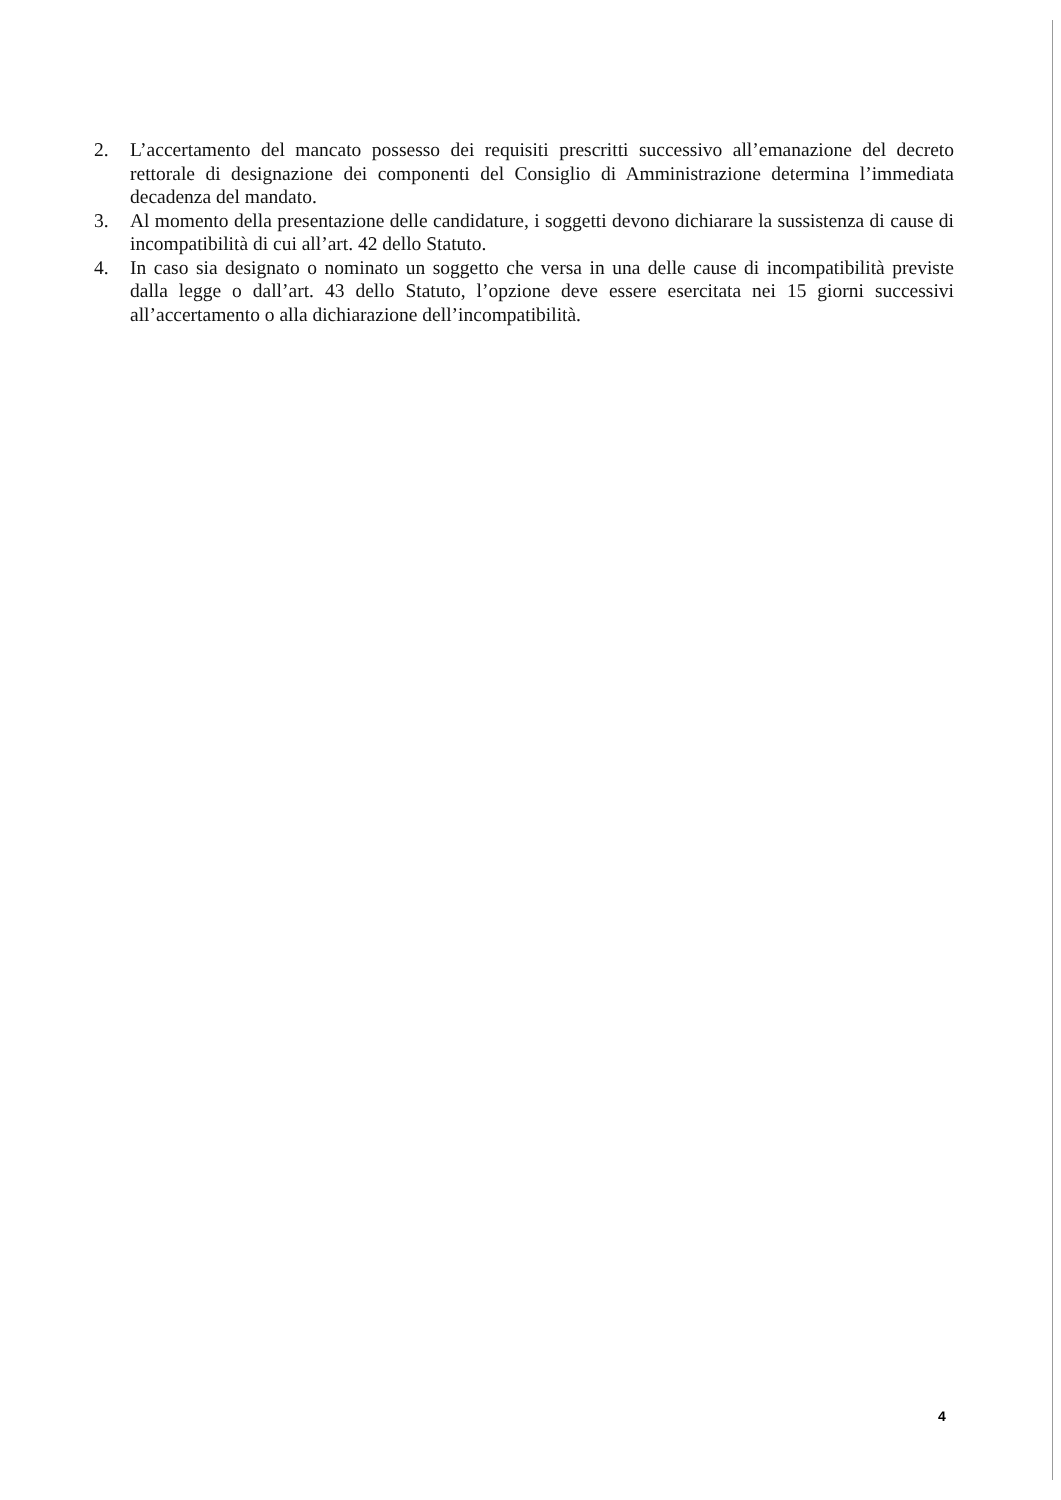2. L’accertamento del mancato possesso dei requisiti prescritti successivo all’emanazione del decreto rettorale di designazione dei componenti del Consiglio di Amministrazione determina l’immediata decadenza del mandato.
3. Al momento della presentazione delle candidature, i soggetti devono dichiarare la sussistenza di cause di incompatibilità di cui all’art. 42 dello Statuto.
4. In caso sia designato o nominato un soggetto che versa in una delle cause di incompatibilità previste dalla legge o dall’art. 43 dello Statuto, l’opzione deve essere esercitata nei 15 giorni successivi all’accertamento o alla dichiarazione dell’incompatibilità.
4